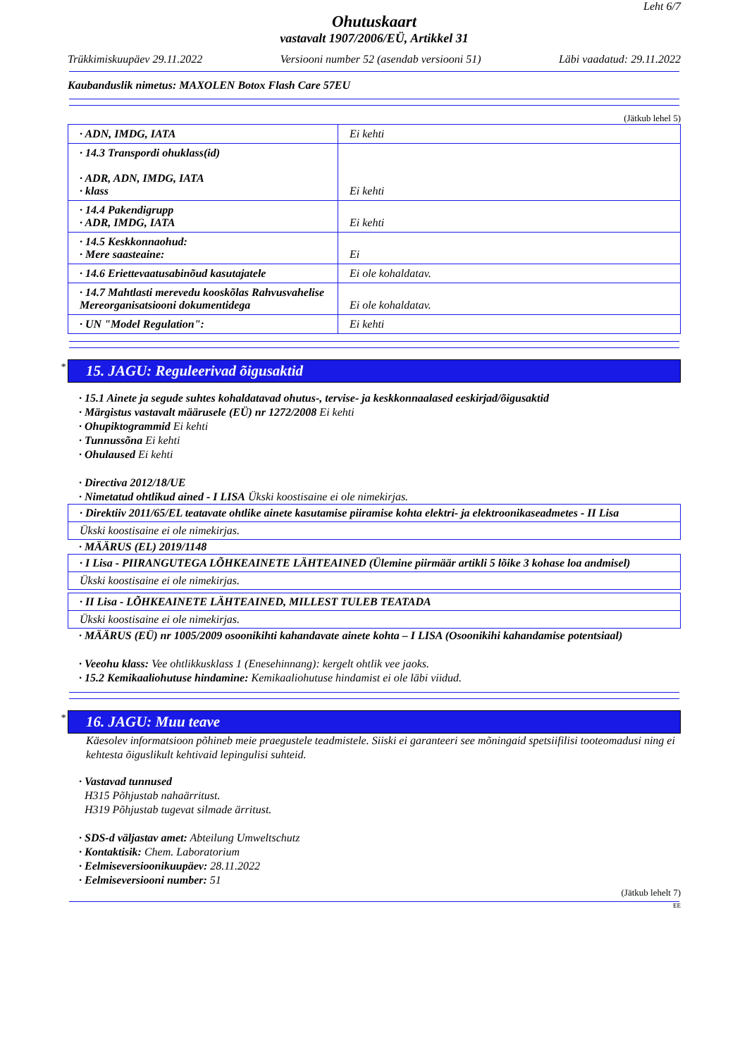Leht 6/7
Ohutuskaart
vastavalt 1907/2006/EÜ, Artikkel 31
Trükkimiskuupäev 29.11.2022 Versiooni number 52 (asendab versiooni 51) Läbi vaadatud: 29.11.2022
Kaubanduslik nimetus: MAXOLEN Botox Flash Care 57EU
(Jätkub lehel 5)
| · ADN, IMDG, IATA | Ei kehti |
| · 14.3 Transpordi ohuklass(id) · ADR, ADN, IMDG, IATA · klass | Ei kehti |
| · 14.4 Pakendigrupp · ADR, IMDG, IATA | Ei kehti |
| · 14.5 Keskkonnaohud: · Mere saasteaine: | Ei |
| · 14.6 Eriettevaatusabinõud kasutajatele | Ei ole kohaldatav. |
| · 14.7 Mahtlasti merevedu kooskõlas Rahvusvahelise Mereorganisatsiooni dokumentidega | Ei ole kohaldatav. |
| · UN "Model Regulation": | Ei kehti |
* 15. JAGU: Reguleerivad õigusaktid
· 15.1 Ainete ja segude suhtes kohaldatavad ohutus-, tervise- ja keskkonnaalased eeskirjad/õigusaktid
· Märgistus vastavalt määrusele (EÜ) nr 1272/2008 Ei kehti
· Ohupiktogrammid Ei kehti
· Tunnussõna Ei kehti
· Ohulaused Ei kehti
· Directiva 2012/18/UE
· Nimetatud ohtlikud ained - I LISA Ükski koostisaine ei ole nimekirjas.
· Direktiiv 2011/65/EL teatavate ohtlike ainete kasutamise piiramise kohta elektri- ja elektroonikaseadmetes - II Lisa
Ükski koostisaine ei ole nimekirjas.
· MÄÄRUS (EL) 2019/1148
· I Lisa - PIIRANGUTEGA LÕHKEAINETE LÄHTEAINED (Ülemine piirmäär artikli 5 lõike 3 kohase loa andmisel)
Ükski koostisaine ei ole nimekirjas.
· II Lisa - LÕHKEAINETE LÄHTEAINED, MILLEST TULEB TEATADA
Ükski koostisaine ei ole nimekirjas.
· MÄÄRUS (EÜ) nr 1005/2009 osoonikihti kahandavate ainete kohta – I LISA (Osoonikihi kahandamise potentsiaal)
· Veeohu klass: Vee ohtlikkusklass 1 (Enesehinnang): kergelt ohtlik vee jaoks.
· 15.2 Kemikaaliohutuse hindamine: Kemikaaliohutuse hindamist ei ole läbi viidud.
* 16. JAGU: Muu teave
Käesolev informatsioon põhineb meie praegustele teadmistele. Siiski ei garanteeri see mõningaid spetsiifilisi tooteomadusi ning ei kehtesta õiguslikult kehtivaid lepingulisi suhteid.
· Vastavad tunnused
H315 Põhjustab nahaärritust.
H319 Põhjustab tugevat silmade ärritust.
· SDS-d väljastav amet: Abteilung Umweltschutz
· Kontaktisik: Chem. Laboratorium
· Eelmiseversioonikuupäev: 28.11.2022
· Eelmiseversiooni number: 51
(Jätkub lehelt 7)
EE